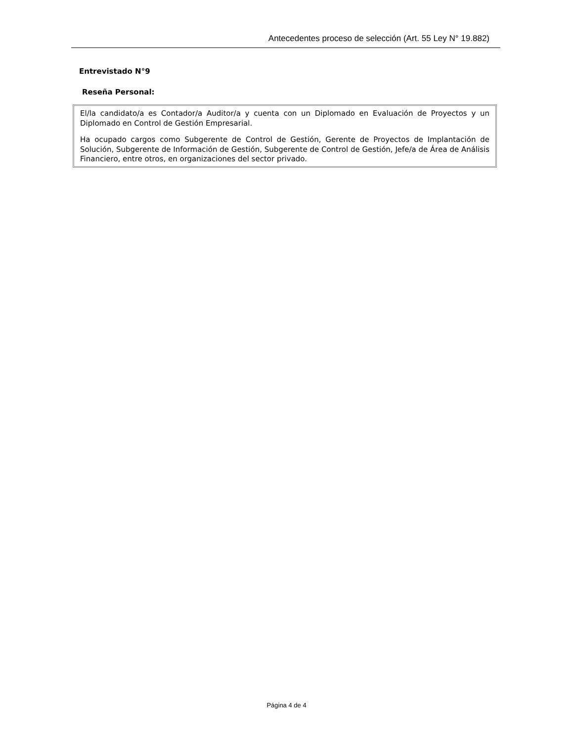Antecedentes proceso de selección (Art. 55 Ley N° 19.882)
Entrevistado N°9
Reseña Personal:
El/la candidato/a es Contador/a Auditor/a y cuenta con un Diplomado en Evaluación de Proyectos y un Diplomado en Control de Gestión Empresarial.
Ha ocupado cargos como Subgerente de Control de Gestión, Gerente de Proyectos de Implantación de Solución, Subgerente de Información de Gestión, Subgerente de Control de Gestión, Jefe/a de Área de Análisis Financiero, entre otros, en organizaciones del sector privado.
Página 4 de 4